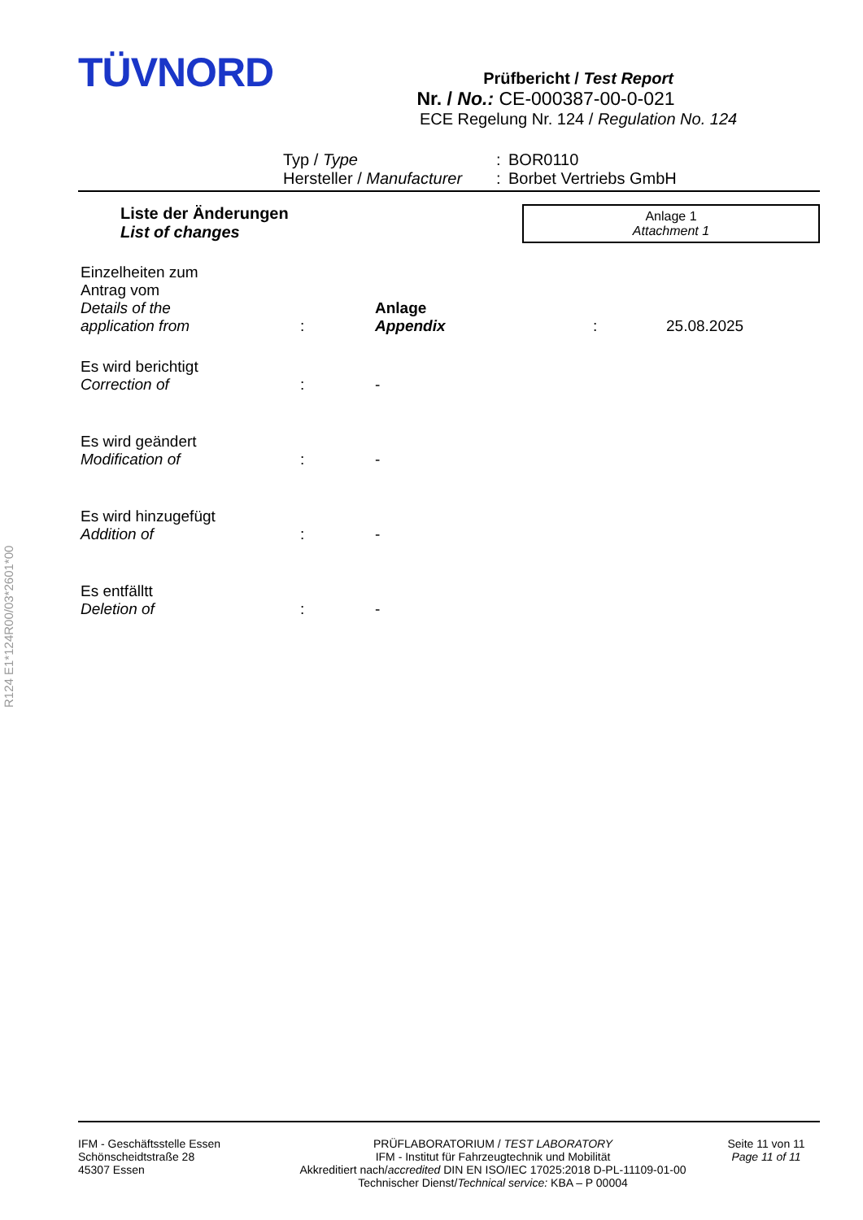R124 E1*124R00/03*2601*00
TÜVNORD
Prüfbericht / Test Report
Nr. / No.: CE-000387-00-0-021
ECE Regelung Nr. 124 / Regulation No. 124
| Typ / Type | : | BOR0110 |
| Hersteller / Manufacturer | : | Borbet Vertriebs GmbH |
Liste der Änderungen
List of changes
Anlage 1
Attachment 1
| Einzelheiten zum Antrag vom Details of the application from | : | Anlage Appendix | : | 25.08.2025 |
| Es wird berichtigt Correction of | : | - | | |
| Es wird geändert Modification of | : | - | | |
| Es wird hinzugefügt Addition of | : | - | | |
| Es entfälltt Deletion of | : | - | | |
IFM - Geschäftsstelle Essen
Schönscheidtstraße 28
45307 Essen
PRÜFLABORATORIUM / TEST LABORATORY
IFM - Institut für Fahrzeugtechnik und Mobilität
Akkreditiert nach/accredited DIN EN ISO/IEC 17025:2018 D-PL-11109-01-00
Technischer Dienst/Technical service: KBA – P 00004
Seite 11 von 11
Page 11 of 11